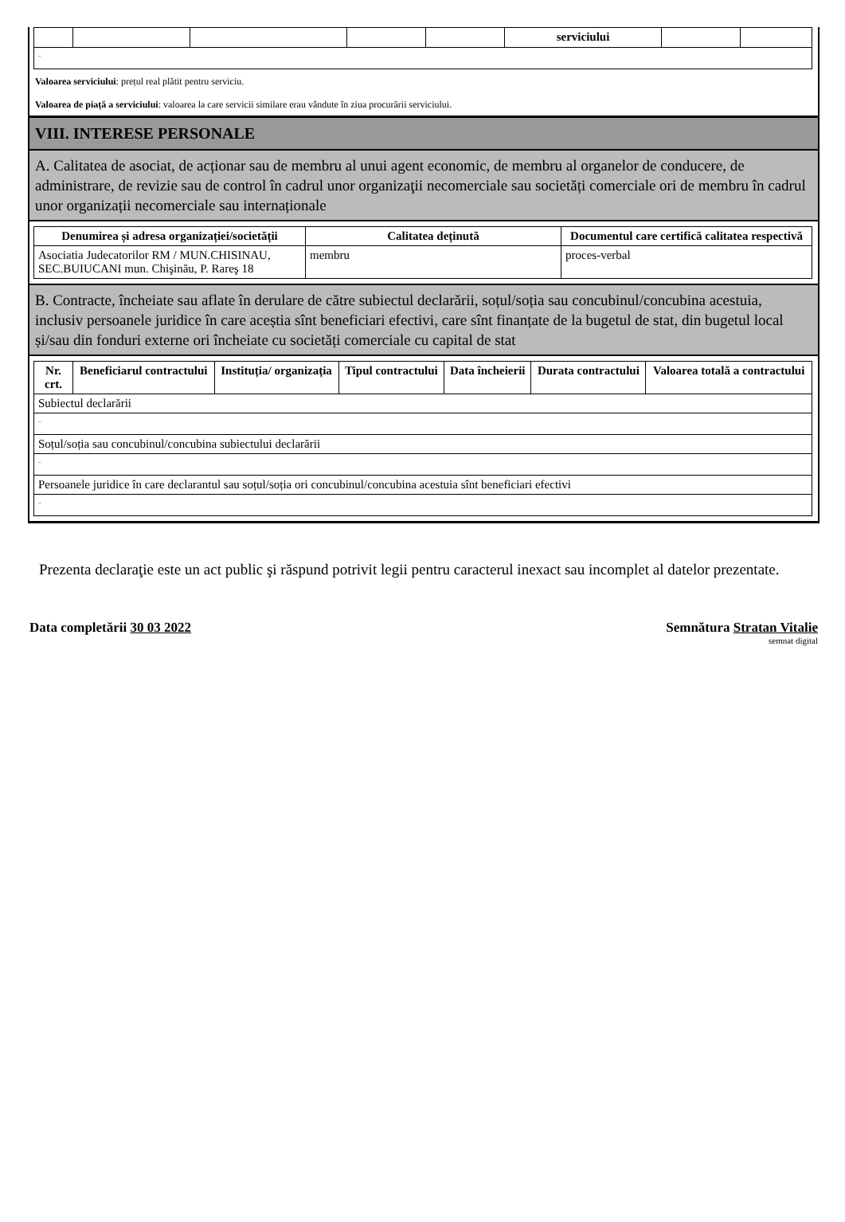| | | | | | serviciului | | |
| - | | | | | | | |
Valoarea serviciului: prețul real plătit pentru serviciu.
Valoarea de piață a serviciului: valoarea la care servicii similare erau vândute în ziua procurării serviciului.
VIII. INTERESE PERSONALE
A. Calitatea de asociat, de acționar sau de membru al unui agent economic, de membru al organelor de conducere, de administrare, de revizie sau de control în cadrul unor organizaţii necomerciale sau societăți comerciale ori de membru în cadrul unor organizații necomerciale sau internaționale
| Denumirea și adresa organizației/societății | Calitatea deținută | Documentul care certifică calitatea respectivă |
| --- | --- | --- |
| Asociatia Judecatorilor RM / MUN.CHISINAU, SEC.BUIUCANI mun. Chişinău, P. Rareş 18 | membru | proces-verbal |
B. Contracte, încheiate sau aflate în derulare de către subiectul declarării, soțul/soția sau concubinul/concubina acestuia, inclusiv persoanele juridice în care aceștia sînt beneficiari efectivi, care sînt finanțate de la bugetul de stat, din bugetul local și/sau din fonduri externe ori încheiate cu societăți comerciale cu capital de stat
| Nr. crt. | Beneficiarul contractului | Instituția/ organizația | Tipul contractului | Data încheierii | Durata contractului | Valoarea totală a contractului |
| --- | --- | --- | --- | --- | --- | --- |
| Subiectul declarării | | | | | | |
| - | | | | | | |
| Soțul/soția sau concubinul/concubina subiectului declarării | | | | | | |
| - | | | | | | |
| Persoanele juridice în care declarantul sau soțul/soția ori concubinul/concubina acestuia sînt beneficiari efectivi | | | | | | |
| - | | | | | | |
Prezenta declaraţie este un act public şi răspund potrivit legii pentru caracterul inexact sau incomplet al datelor prezentate.
Data completării 30 03 2022 Semnătura Stratan Vitalie
semnat digital